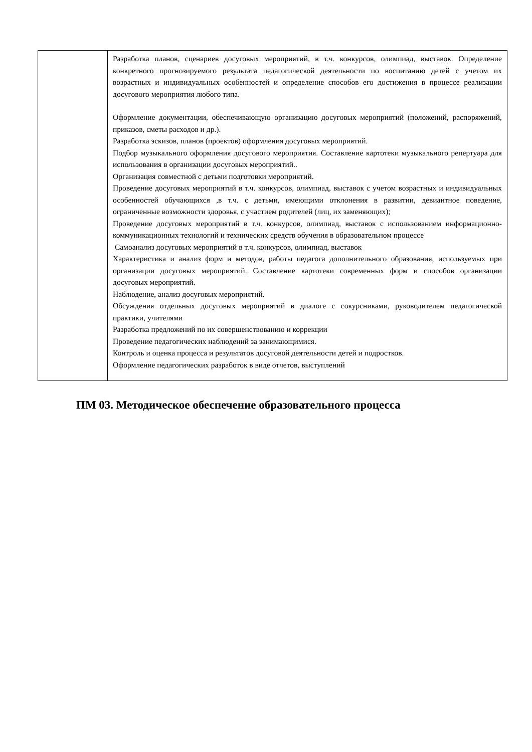| | Разработка планов, сценариев досуговых мероприятий, в т.ч. конкурсов, олимпиад, выставок. Определение конкретного прогнозируемого результата педагогической деятельности по воспитанию детей с учетом их возрастных и индивидуальных особенностей и определение способов его достижения в процессе реализации досугового мероприятия любого типа. Оформление документации, обеспечивающую организацию досуговых мероприятий (положений, распоряжений, приказов, сметы расходов и др.). Разработка эскизов, планов (проектов) оформления досуговых мероприятий. Подбор музыкального оформления досугового мероприятия. Составление картотеки музыкального репертуара для использования в организации досуговых мероприятий.. Организация совместной с детьми подготовки мероприятий. Проведение досуговых мероприятий в т.ч. конкурсов, олимпиад, выставок с учетом возрастных и индивидуальных особенностей обучающихся ,в т.ч. с детьми, имеющими отклонения в развитии, девиантное поведение, ограниченные возможности здоровья, с участием родителей (лиц, их заменяющих); Проведение досуговых мероприятий в т.ч. конкурсов, олимпиад, выставок с использованием информационно-коммуникационных технологий и технических средств обучения в образовательном процессе Самоанализ досуговых мероприятий в т.ч. конкурсов, олимпиад, выставок Характеристика и анализ форм и методов, работы педагога дополнительного образования, используемых при организации досуговых мероприятий. Составление картотеки современных форм и способов организации досуговых мероприятий. Наблюдение, анализ досуговых мероприятий. Обсуждения отдельных досуговых мероприятий в диалоге с сокурсниками, руководителем педагогической практики, учителями Разработка предложений по их совершенствованию и коррекции Проведение педагогических наблюдений за занимающимися. Контроль и оценка процесса и результатов досуговой деятельности детей и подростков. Оформление педагогических разработок в виде отчетов, выступлений |
ПМ 03. Методическое обеспечение образовательного процесса